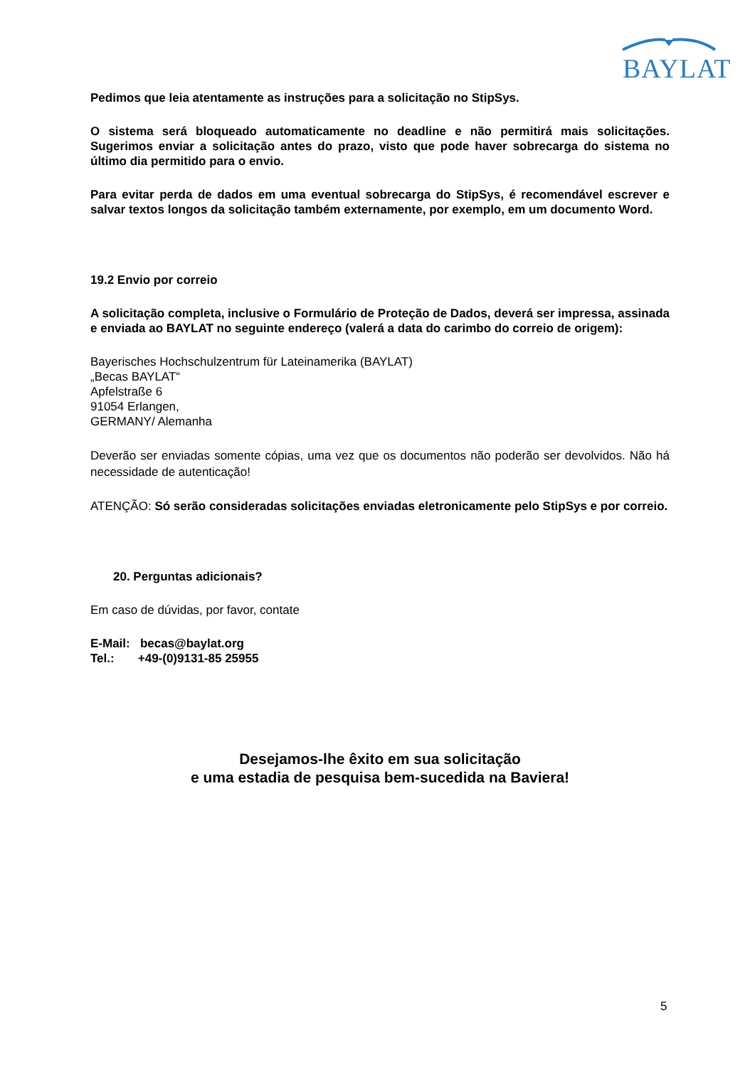BAYLAT
Pedimos que leia atentamente as instruções para a solicitação no StipSys.
O sistema será bloqueado automaticamente no deadline e não permitirá mais solicitações. Sugerimos enviar a solicitação antes do prazo, visto que pode haver sobrecarga do sistema no último dia permitido para o envio.
Para evitar perda de dados em uma eventual sobrecarga do StipSys, é recomendável escrever e salvar textos longos da solicitação também externamente, por exemplo, em um documento Word.
19.2 Envio por correio
A solicitação completa, inclusive o Formulário de Proteção de Dados, deverá ser impressa, assinada e enviada ao BAYLAT no seguinte endereço (valerá a data do carimbo do correio de origem):
Bayerisches Hochschulzentrum für Lateinamerika (BAYLAT)
„Becas BAYLAT“
Apfelstraße 6
91054 Erlangen,
GERMANY/ Alemanha
Deverão ser enviadas somente cópias, uma vez que os documentos não poderão ser devolvidos. Não há necessidade de autenticação!
ATENÇÃO: Só serão consideradas solicitações enviadas eletronicamente pelo StipSys e por correio.
20. Perguntas adicionais?
Em caso de dúvidas, por favor, contate
E-Mail: becas@baylat.org
Tel.: +49-(0)9131-85 25955
Desejamos-lhe êxito em sua solicitação
e uma estadia de pesquisa bem-sucedida na Baviera!
5